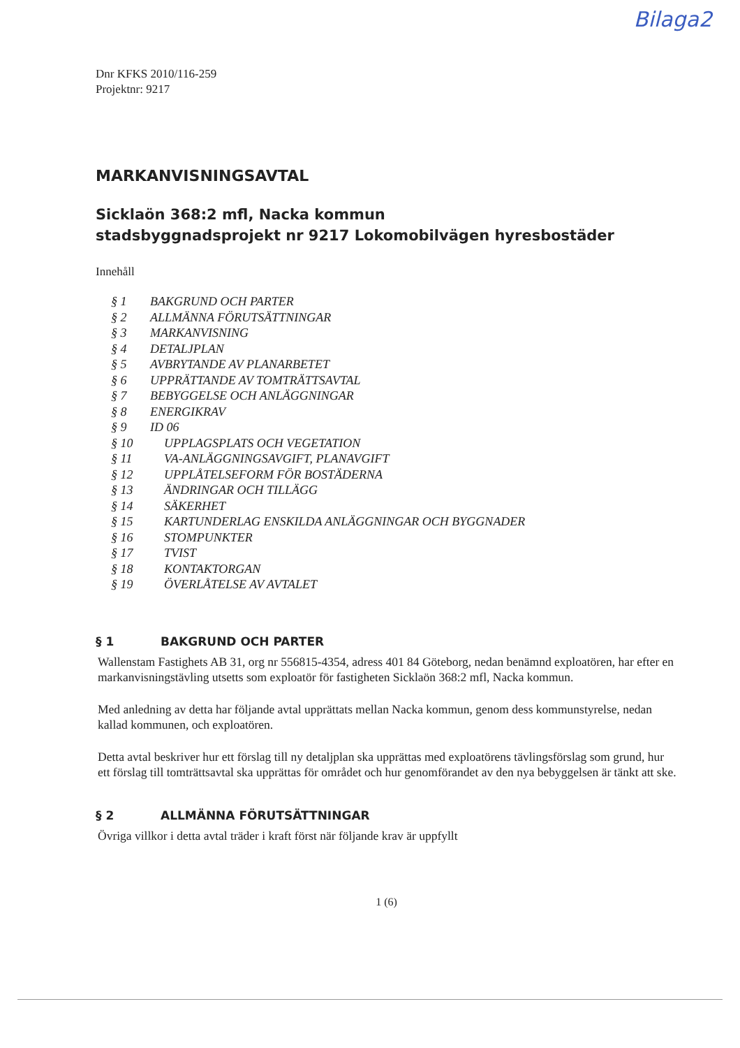Bilaga2
Dnr KFKS 2010/116-259
Projektnr: 9217
MARKANVISNINGSAVTAL
Sicklaön 368:2 mfl, Nacka kommun
stadsbyggnadsprojekt nr 9217 Lokomobilvägen hyresbostäder
Innehåll
§ 1 BAKGRUND OCH PARTER
§ 2 ALLMÄNNA FÖRUTSÄTTNINGAR
§ 3 MARKANVISNING
§ 4 DETALJPLAN
§ 5 AVBRYTANDE AV PLANARBETET
§ 6 UPPRÄTTANDE AV TOMTRÄTTSAVTAL
§ 7 BEBYGGELSE OCH ANLÄGGNINGAR
§ 8 ENERGIKRAV
§ 9 ID 06
§ 10 UPPLAGSPLATS OCH VEGETATION
§ 11 VA-ANLÄGGNINGSAVGIFT, PLANAVGIFT
§ 12 UPPLÅTELSEFORM FÖR BOSTÄDERNA
§ 13 ÄNDRINGAR OCH TILLÄGG
§ 14 SÄKERHET
§ 15 KARTUNDERLAG ENSKILDA ANLÄGGNINGAR OCH BYGGNADER
§ 16 STOMPUNKTER
§ 17 TVIST
§ 18 KONTAKTORGAN
§ 19 ÖVERLÅTELSE AV AVTALET
§ 1 BAKGRUND OCH PARTER
Wallenstam Fastighets AB 31, org nr 556815-4354, adress 401 84 Göteborg, nedan benämnd exploatören, har efter en markanvisningstävling utsetts som exploatör för fastigheten Sicklaön 368:2 mfl, Nacka kommun.
Med anledning av detta har följande avtal upprättats mellan Nacka kommun, genom dess kommunstyrelse, nedan kallad kommunen, och exploatören.
Detta avtal beskriver hur ett förslag till ny detaljplan ska upprättas med exploatörens tävlingsförslag som grund, hur ett förslag till tomträttsavtal ska upprättas för området och hur genomförandet av den nya bebyggelsen är tänkt att ske.
§ 2 ALLMÄNNA FÖRUTSÄTTNINGAR
Övriga villkor i detta avtal träder i kraft först när följande krav är uppfyllt
1 (6)